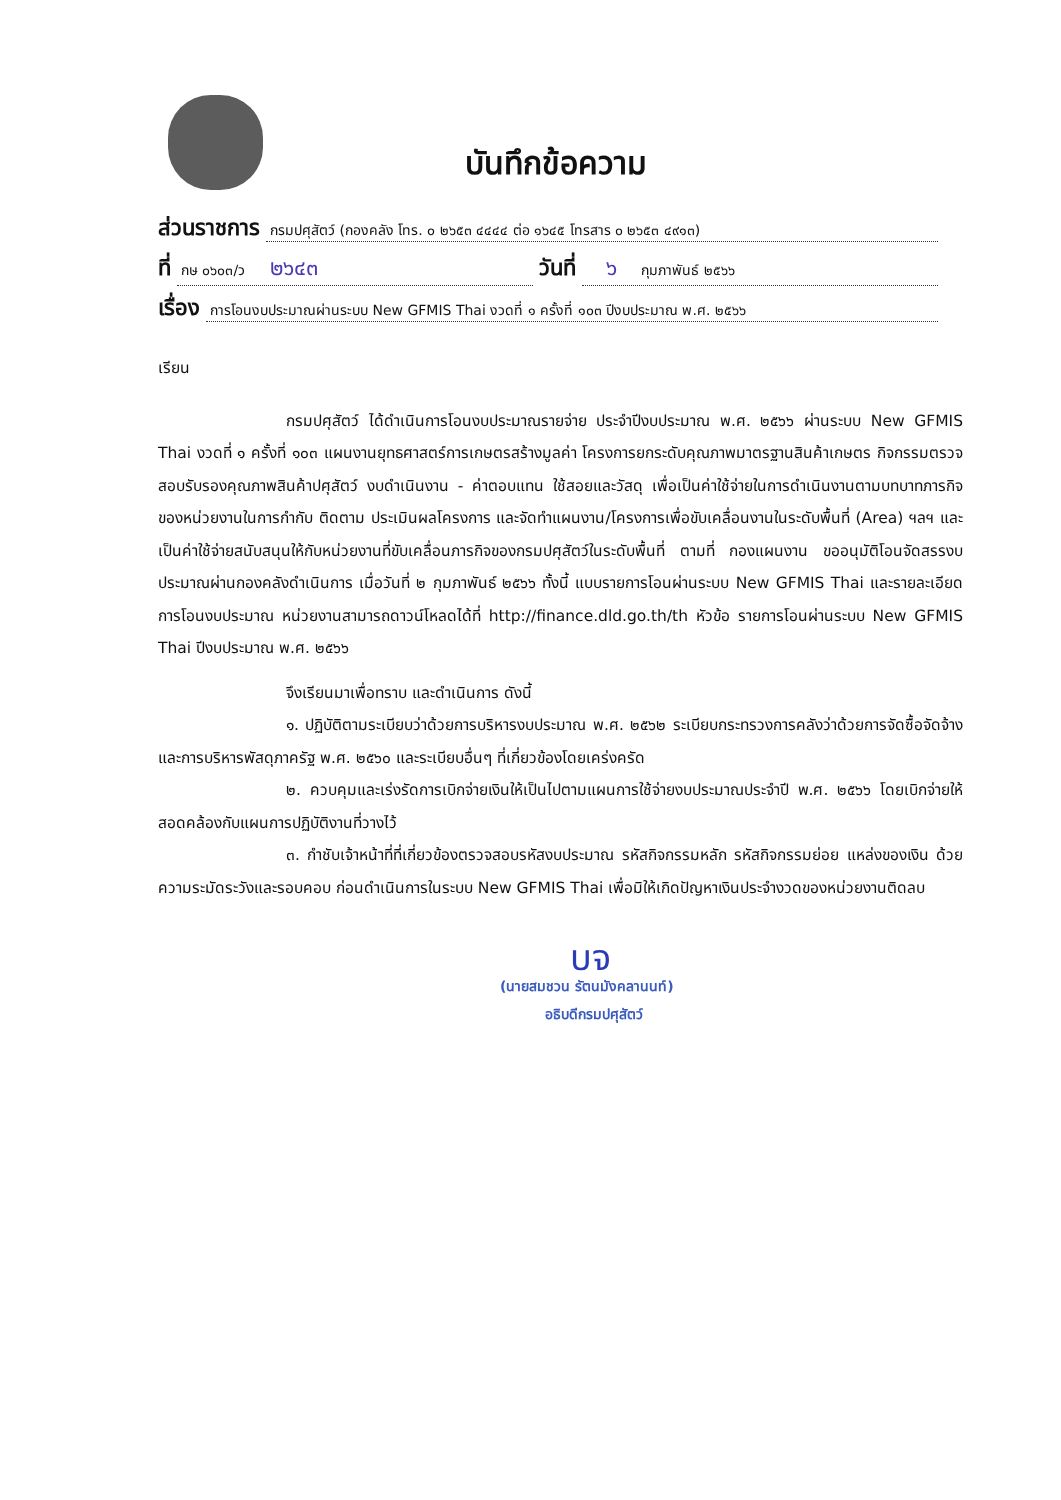บันทึกข้อความ
ส่วนราชการ กรมปศุสัตว์ (กองคลัง โทร. ๐ ๒๖๕๓ ๔๔๔๔ ต่อ ๑๖๔๕ โทรสาร ๐ ๒๖๕๓ ๔๙๑๓)
ที่ กษ ๐๖๐๓/ว ๒๖๔๓ วันที่ ๖ กุมภาพันธ์ ๒๕๖๖
เรื่อง การโอนงบประมาณผ่านระบบ New GFMIS Thai งวดที่ ๑ ครั้งที่ ๑๐๓ ปีงบประมาณ พ.ศ. ๒๕๖๖
เรียน
กรมปศุสัตว์ ได้ดำเนินการโอนงบประมาณรายจ่าย ประจำปีงบประมาณ พ.ศ. ๒๕๖๖ ผ่านระบบ New GFMIS Thai งวดที่ ๑ ครั้งที่ ๑๐๓ แผนงานยุทธศาสตร์การเกษตรสร้างมูลค่า โครงการยกระดับคุณภาพมาตรฐานสินค้าเกษตร กิจกรรมตรวจสอบรับรองคุณภาพสินค้าปศุสัตว์ งบดำเนินงาน - ค่าตอบแทน ใช้สอยและวัสดุ เพื่อเป็นค่าใช้จ่ายในการดำเนินงานตามบทบาทภารกิจของหน่วยงานในการกำกับ ติดตาม ประเมินผลโครงการ และจัดทำแผนงาน/โครงการเพื่อขับเคลื่อนงานในระดับพื้นที่ (Area) ฯลฯ และเป็นค่าใช้จ่ายสนับสนุนให้กับหน่วยงานที่ขับเคลื่อนภารกิจของกรมปศุสัตว์ในระดับพื้นที่ ตามที่ กองแผนงาน ขออนุมัติโอนจัดสรรงบประมาณผ่านกองคลังดำเนินการ เมื่อวันที่ ๒ กุมภาพันธ์ ๒๕๖๖ ทั้งนี้ แบบรายการโอนผ่านระบบ New GFMIS Thai และรายละเอียดการโอนงบประมาณ หน่วยงานสามารถดาวน์โหลดได้ที่ http://finance.dld.go.th/th หัวข้อ รายการโอนผ่านระบบ New GFMIS Thai ปีงบประมาณ พ.ศ. ๒๕๖๖
จึงเรียนมาเพื่อทราบ และดำเนินการ ดังนี้
๑. ปฏิบัติตามระเบียบว่าด้วยการบริหารงบประมาณ พ.ศ. ๒๕๖๒ ระเบียบกระทรวงการคลังว่าด้วยการจัดซื้อจัดจ้างและการบริหารพัสดุภาครัฐ พ.ศ. ๒๕๖๐ และระเบียบอื่นๆ ที่เกี่ยวข้องโดยเคร่งครัด
๒. ควบคุมและเร่งรัดการเบิกจ่ายเงินให้เป็นไปตามแผนการใช้จ่ายงบประมาณประจำปี พ.ศ. ๒๕๖๖ โดยเบิกจ่ายให้สอดคล้องกับแผนการปฏิบัติงานที่วางไว้
๓. กำชับเจ้าหน้าที่ที่เกี่ยวข้องตรวจสอบรหัสงบประมาณ รหัสกิจกรรมหลัก รหัสกิจกรรมย่อย แหล่งของเงิน ด้วยความระมัดระวังและรอบคอบ ก่อนดำเนินการในระบบ New GFMIS Thai เพื่อมิให้เกิดปัญหาเงินประจำงวดของหน่วยงานติดลบ
บจ
(นายสมชวน รัตนมังคลานนท์)
อธิบดีกรมปศุสัตว์